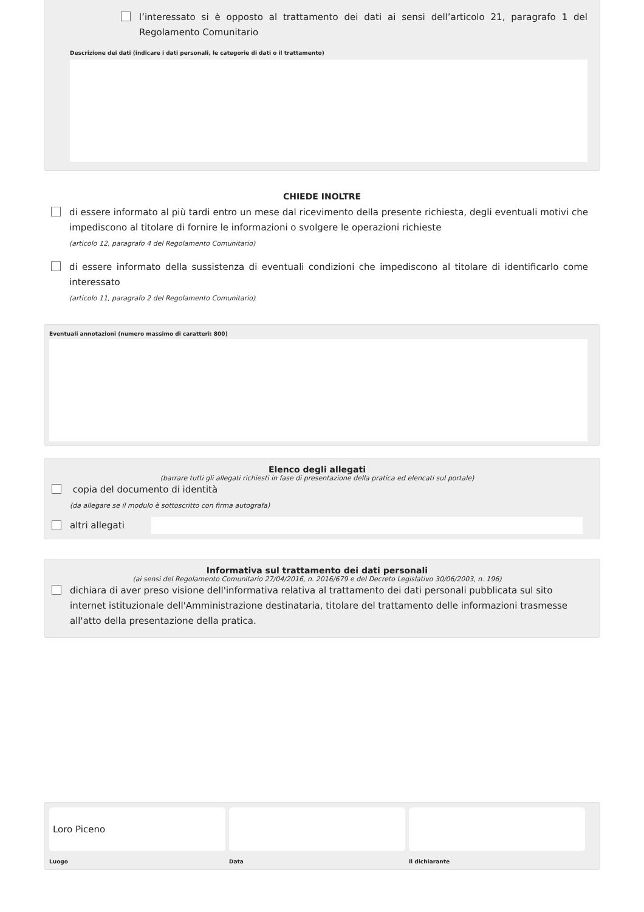l’interessato si è opposto al trattamento dei dati ai sensi dell’articolo 21, paragrafo 1 del Regolamento Comunitario
Descrizione dei dati (indicare i dati personali, le categorie di dati o il trattamento)
CHIEDE INOLTRE
di essere informato al più tardi entro un mese dal ricevimento della presente richiesta, degli eventuali motivi che impediscono al titolare di fornire le informazioni o svolgere le operazioni richieste
(articolo 12, paragrafo 4 del Regolamento Comunitario)
di essere informato della sussistenza di eventuali condizioni che impediscono al titolare di identificarlo come interessato
(articolo 11, paragrafo 2 del Regolamento Comunitario)
Eventuali annotazioni (numero massimo di caratteri: 800)
Elenco degli allegati
(barrare tutti gli allegati richiesti in fase di presentazione della pratica ed elencati sul portale)
copia del documento di identità
(da allegare se il modulo è sottoscritto con firma autografa)
altri allegati
Informativa sul trattamento dei dati personali
(ai sensi del Regolamento Comunitario 27/04/2016, n. 2016/679 e del Decreto Legislativo 30/06/2003, n. 196)
dichiara di aver preso visione dell'informativa relativa al trattamento dei dati personali pubblicata sul sito internet istituzionale dell'Amministrazione destinataria, titolare del trattamento delle informazioni trasmesse all'atto della presentazione della pratica.
Loro Piceno
Luogo
Data il dichiarante